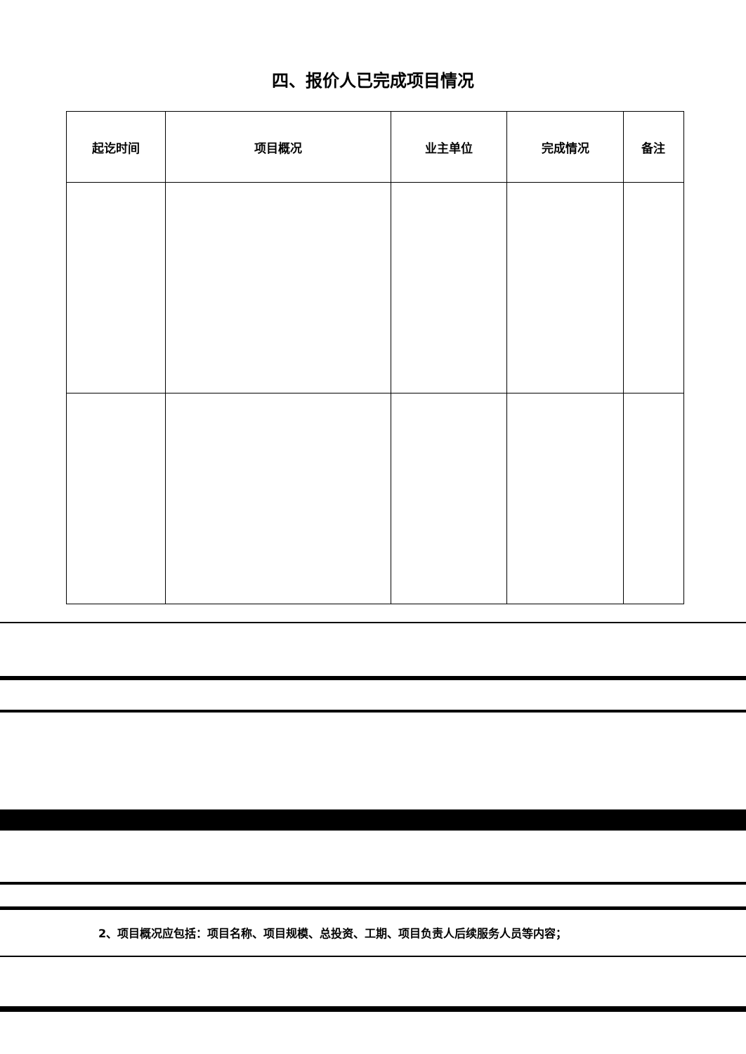四、报价人已完成项目情况
| 起讫时间 | 项目概况 | 业主单位 | 完成情况 | 备注 |
| --- | --- | --- | --- | --- |
2、项目概况应包括：项目名称、项目规模、总投资、工期、项目负责人后续服务人员等内容；